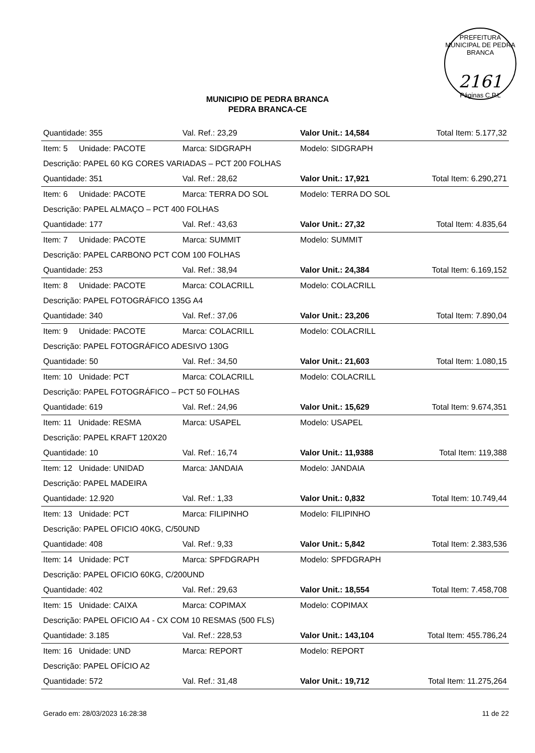PREFEITURA MUNICIPAL DE PEDRA BRANCA
2161
Páginas C.P.L
MUNICIPIO DE PEDRA BRANCA
PEDRA BRANCA-CE
| Quantidade: 355 | Val. Ref.: 23,29 | Valor Unit.: 14,584 | Total Item: 5.177,32 |
| Item: 5 Unidade: PACOTE | Marca: SIDGRAPH | Modelo: SIDGRAPH | |
| Descrição: PAPEL 60 KG CORES VARIADAS – PCT 200 FOLHAS | | | |
| Quantidade: 351 | Val. Ref.: 28,62 | Valor Unit.: 17,921 | Total Item: 6.290,271 |
| Item: 6 Unidade: PACOTE | Marca: TERRA DO SOL | Modelo: TERRA DO SOL | |
| Descrição: PAPEL ALMAÇO – PCT 400 FOLHAS | | | |
| Quantidade: 177 | Val. Ref.: 43,63 | Valor Unit.: 27,32 | Total Item: 4.835,64 |
| Item: 7 Unidade: PACOTE | Marca: SUMMIT | Modelo: SUMMIT | |
| Descrição: PAPEL CARBONO PCT COM 100 FOLHAS | | | |
| Quantidade: 253 | Val. Ref.: 38,94 | Valor Unit.: 24,384 | Total Item: 6.169,152 |
| Item: 8 Unidade: PACOTE | Marca: COLACRILL | Modelo: COLACRILL | |
| Descrição: PAPEL FOTOGRÁFICO 135G A4 | | | |
| Quantidade: 340 | Val. Ref.: 37,06 | Valor Unit.: 23,206 | Total Item: 7.890,04 |
| Item: 9 Unidade: PACOTE | Marca: COLACRILL | Modelo: COLACRILL | |
| Descrição: PAPEL FOTOGRÁFICO ADESIVO 130G | | | |
| Quantidade: 50 | Val. Ref.: 34,50 | Valor Unit.: 21,603 | Total Item: 1.080,15 |
| Item: 10 Unidade: PCT | Marca: COLACRILL | Modelo: COLACRILL | |
| Descrição: PAPEL FOTOGRÁFICO – PCT 50 FOLHAS | | | |
| Quantidade: 619 | Val. Ref.: 24,96 | Valor Unit.: 15,629 | Total Item: 9.674,351 |
| Item: 11 Unidade: RESMA | Marca: USAPEL | Modelo: USAPEL | |
| Descrição: PAPEL KRAFT 120X20 | | | |
| Quantidade: 10 | Val. Ref.: 16,74 | Valor Unit.: 11,9388 | Total Item: 119,388 |
| Item: 12 Unidade: UNIDAD | Marca: JANDAIA | Modelo: JANDAIA | |
| Descrição: PAPEL MADEIRA | | | |
| Quantidade: 12.920 | Val. Ref.: 1,33 | Valor Unit.: 0,832 | Total Item: 10.749,44 |
| Item: 13 Unidade: PCT | Marca: FILIPINHO | Modelo: FILIPINHO | |
| Descrição: PAPEL OFICIO 40KG, C/50UND | | | |
| Quantidade: 408 | Val. Ref.: 9,33 | Valor Unit.: 5,842 | Total Item: 2.383,536 |
| Item: 14 Unidade: PCT | Marca: SPFDGRAPH | Modelo: SPFDGRAPH | |
| Descrição: PAPEL OFICIO 60KG, C/200UND | | | |
| Quantidade: 402 | Val. Ref.: 29,63 | Valor Unit.: 18,554 | Total Item: 7.458,708 |
| Item: 15 Unidade: CAIXA | Marca: COPIMAX | Modelo: COPIMAX | |
| Descrição: PAPEL OFICIO A4 - CX COM 10 RESMAS (500 FLS) | | | |
| Quantidade: 3.185 | Val. Ref.: 228,53 | Valor Unit.: 143,104 | Total Item: 455.786,24 |
| Item: 16 Unidade: UND | Marca: REPORT | Modelo: REPORT | |
| Descrição: PAPEL OFÍCIO A2 | | | |
| Quantidade: 572 | Val. Ref.: 31,48 | Valor Unit.: 19,712 | Total Item: 11.275,264 |
Gerado em: 28/03/2023 16:28:38 11 de 22